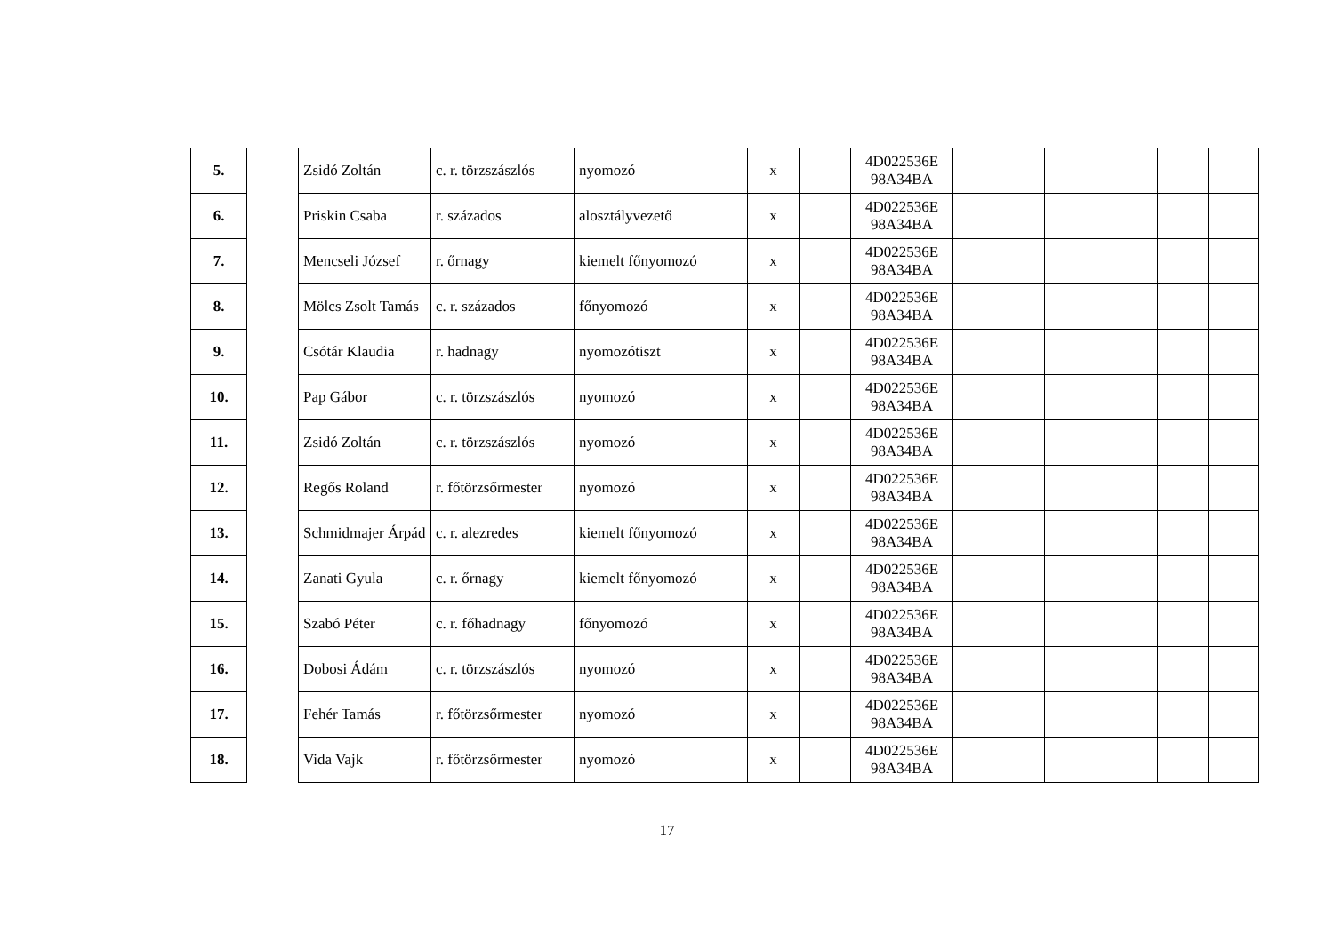| 5. | | Zsidó Zoltán | c. r. törzszászlós | nyomozó | x | | 4D022536E 98A34BA | | | | |
| 6. | | Priskin Csaba | r. százados | alosztályvezető | x | | 4D022536E 98A34BA | | | | |
| 7. | | Mencseli József | r. őrnagy | kiemelt főnyomozó | x | | 4D022536E 98A34BA | | | | |
| 8. | | Mölcs Zsolt Tamás | c. r. százados | főnyomozó | x | | 4D022536E 98A34BA | | | | |
| 9. | | Csótár Klaudia | r. hadnagy | nyomozótiszt | x | | 4D022536E 98A34BA | | | | |
| 10. | | Pap Gábor | c. r. törzszászlós | nyomozó | x | | 4D022536E 98A34BA | | | | |
| 11. | | Zsidó Zoltán | c. r. törzszászlós | nyomozó | x | | 4D022536E 98A34BA | | | | |
| 12. | | Regős Roland | r. főtörzsőrmester | nyomozó | x | | 4D022536E 98A34BA | | | | |
| 13. | | Schmidmajer Árpád | c. r. alezredes | kiemelt főnyomozó | x | | 4D022536E 98A34BA | | | | |
| 14. | | Zanati Gyula | c. r. őrnagy | kiemelt főnyomozó | x | | 4D022536E 98A34BA | | | | |
| 15. | | Szabó Péter | c. r. főhadnagy | főnyomozó | x | | 4D022536E 98A34BA | | | | |
| 16. | | Dobosi Ádám | c. r. törzszászlós | nyomozó | x | | 4D022536E 98A34BA | | | | |
| 17. | | Fehér Tamás | r. főtörzsőrmester | nyomozó | x | | 4D022536E 98A34BA | | | | |
| 18. | | Vida Vajk | r. főtörzsőrmester | nyomozó | x | | 4D022536E 98A34BA | | | | |
17